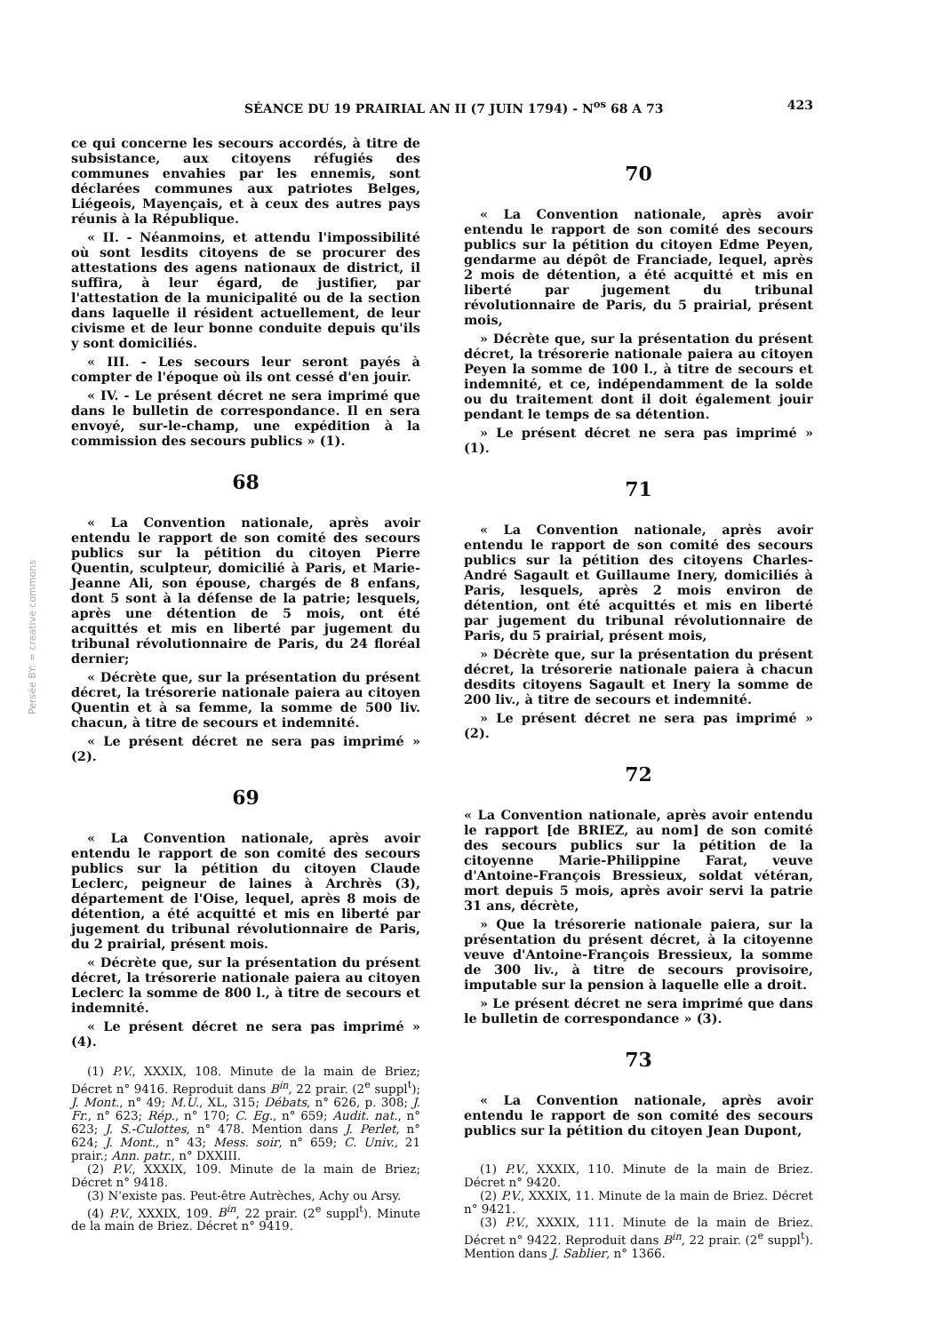SÉANCE DU 19 PRAIRIAL AN II (7 JUIN 1794) - N<sup>os</sup> 68 A 73 423
Persée BY: = creative commons
ce qui concerne les secours accordés, à titre de subsistance, aux citoyens réfugiés des communes envahies par les ennemis, sont déclarées communes aux patriotes Belges, Liégeois, Mayençais, et à ceux des autres pays réunis à la République.
« II. - Néanmoins, et attendu l'impossibilité où sont lesdits citoyens de se procurer des attestations des agens nationaux de district, il suffira, à leur égard, de justifier, par l'attestation de la municipalité ou de la section dans laquelle il résident actuellement, de leur civisme et de leur bonne conduite depuis qu'ils y sont domiciliés.
« III. - Les secours leur seront payés à compter de l'époque où ils ont cessé d'en jouir.
« IV. - Le présent décret ne sera imprimé que dans le bulletin de correspondance. Il en sera envoyé, sur-le-champ, une expédition à la commission des secours publics » (1).
68
« La Convention nationale, après avoir entendu le rapport de son comité des secours publics sur la pétition du citoyen Pierre Quentin, sculpteur, domicilié à Paris, et Marie-Jeanne Ali, son épouse, chargés de 8 enfans, dont 5 sont à la défense de la patrie; lesquels, après une détention de 5 mois, ont été acquittés et mis en liberté par jugement du tribunal révolutionnaire de Paris, du 24 floréal dernier;
« Décrète que, sur la présentation du présent décret, la trésorerie nationale paiera au citoyen Quentin et à sa femme, la somme de 500 liv. chacun, à titre de secours et indemnité.
« Le présent décret ne sera pas imprimé » (2).
69
« La Convention nationale, après avoir entendu le rapport de son comité des secours publics sur la pétition du citoyen Claude Leclerc, peigneur de laines à Archrès (3), département de l'Oise, lequel, après 8 mois de détention, a été acquitté et mis en liberté par jugement du tribunal révolutionnaire de Paris, du 2 prairial, présent mois.
« Décrète que, sur la présentation du présent décret, la trésorerie nationale paiera au citoyen Leclerc la somme de 800 l., à titre de secours et indemnité.
« Le présent décret ne sera pas imprimé » (4).
(1) P.V., XXXIX, 108. Minute de la main de Briez; Décret n° 9416. Reproduit dans B<sup>in</sup>, 22 prair. (2<sup>e</sup> suppl<sup>t</sup>); J. Mont., n° 49; M.U., XL, 315; Débats, n° 626, p. 308; J. Fr., n° 623; Rép., n° 170; C. Eg., n° 659; Audit. nat., n° 623; J. S.-Culottes, n° 478. Mention dans J. Perlet, n° 624; J. Mont., n° 43; Mess. soir, n° 659; C. Univ., 21 prair.; Ann. patr., n° DXXIII.
(2) P.V., XXXIX, 109. Minute de la main de Briez; Décret n° 9418.
(3) N'existe pas. Peut-être Autrèches, Achy ou Arsy.
(4) P.V., XXXIX, 109. B<sup>in</sup>, 22 prair. (2<sup>e</sup> suppl<sup>t</sup>). Minute de la main de Briez. Décret n° 9419.
70
« La Convention nationale, après avoir entendu le rapport de son comité des secours publics sur la pétition du citoyen Edme Peyen, gendarme au dépôt de Franciade, lequel, après 2 mois de détention, a été acquitté et mis en liberté par jugement du tribunal révolutionnaire de Paris, du 5 prairial, présent mois,
» Décrète que, sur la présentation du présent décret, la trésorerie nationale paiera au citoyen Peyen la somme de 100 l., à titre de secours et indemnité, et ce, indépendamment de la solde ou du traitement dont il doit également jouir pendant le temps de sa détention.
» Le présent décret ne sera pas imprimé » (1).
71
« La Convention nationale, après avoir entendu le rapport de son comité des secours publics sur la pétition des citoyens Charles-André Sagault et Guillaume Inery, domiciliés à Paris, lesquels, après 2 mois environ de détention, ont été acquittés et mis en liberté par jugement du tribunal révolutionnaire de Paris, du 5 prairial, présent mois,
» Décrète que, sur la présentation du présent décret, la trésorerie nationale paiera à chacun desdits citoyens Sagault et Inery la somme de 200 liv., à titre de secours et indemnité.
» Le présent décret ne sera pas imprimé » (2).
72
« La Convention nationale, après avoir entendu le rapport [de BRIEZ, au nom] de son comité des secours publics sur la pétition de la citoyenne Marie-Philippine Farat, veuve d'Antoine-François Bressieux, soldat vétéran, mort depuis 5 mois, après avoir servi la patrie 31 ans, décrète,
» Que la trésorerie nationale paiera, sur la présentation du présent décret, à la citoyenne veuve d'Antoine-François Bressieux, la somme de 300 liv., à titre de secours provisoire, imputable sur la pension à laquelle elle a droit.
» Le présent décret ne sera imprimé que dans le bulletin de correspondance » (3).
73
« La Convention nationale, après avoir entendu le rapport de son comité des secours publics sur la pétition du citoyen Jean Dupont,
(1) P.V., XXXIX, 110. Minute de la main de Briez. Décret n° 9420.
(2) P.V., XXXIX, 11. Minute de la main de Briez. Décret n° 9421.
(3) P.V., XXXIX, 111. Minute de la main de Briez. Décret n° 9422. Reproduit dans B<sup>in</sup>, 22 prair. (2<sup>e</sup> suppl<sup>t</sup>). Mention dans J. Sablier, n° 1366.